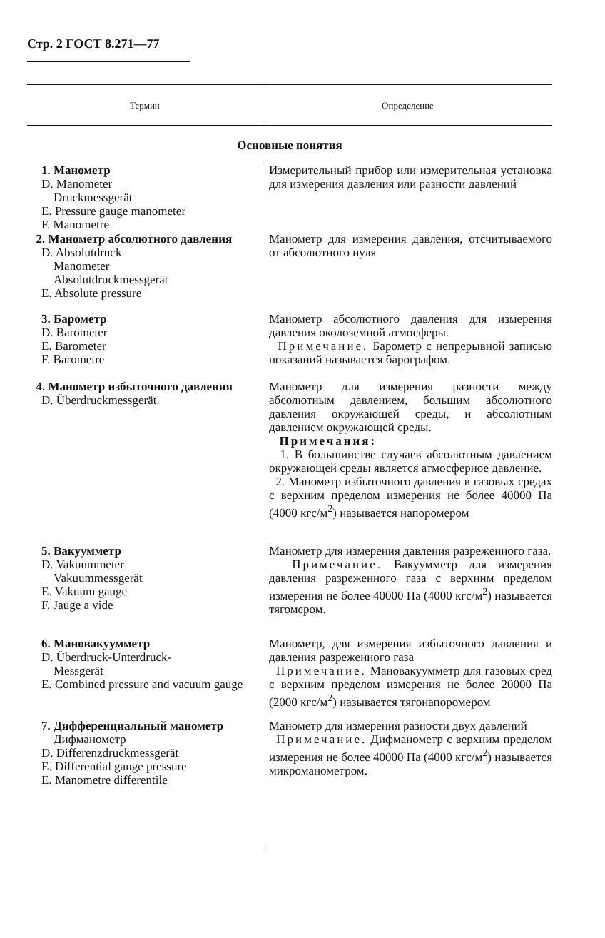Стр. 2 ГОСТ 8.271—77
| Термин | Определение |
| --- | --- |
| Основные понятия | |
| 1. Манометр D. Manometer Druckmessgerät E. Pressure gauge manometer F. Manometre | Измерительный прибор или измерительная установка для измерения давления или разности давлений |
| 2. Манометр абсолютного давления D. Absolutdruck Manometer Absolutdruckmessgerät E. Absolute pressure | Манометр для измерения давления, отсчитываемого от абсолютного нуля |
| 3. Барометр D. Barometer E. Barometer F. Barometre | Манометр абсолютного давления для измерения давления околоземной атмосферы. Примечание. Барометр с непрерывной записью показаний называется барографом. |
| 4. Манометр избыточного давления D. Überdruckmessgerät | Манометр для измерения разности между абсолютным давлением, большим абсолютного давления окружающей среды, и абсолютным давлением окружающей среды. Примечания: 1. В большинстве случаев абсолютным давлением окружающей среды является атмосферное давление. 2. Манометр избыточного давления в газовых средах с верхним пределом измерения не более 40000 Па (4000 кгс/м<sup>2</sup>) называется напоромером |
| 5. Вакуумметр D. Vakuummeter Vakuummessgerät E. Vakuum gauge F. Jauge a vide | Манометр для измерения давления разреженного газа. Примечание. Вакуумметр для измерения давления разреженного газа с верхним пределом измерения не более 40000 Па (4000 кгс/м<sup>2</sup>) называется тягомером. |
| 6. Мановакуумметр D. Überdruck-Unterdruck- Messgerät E. Combined pressure and vacuum gauge | Манометр, для измерения избыточного давления и давления разреженного газа Примечание. Мановакуумметр для газовых сред с верхним пределом измерения не более 20000 Па (2000 кгс/м<sup>2</sup>) называется тягонапоромером |
| 7. Дифференциальный манометр Дифманометр D. Differenzdruckmessgerät E. Differential gauge pressure E. Manometre differentile | Манометр для измерения разности двух давлений Примечание. Дифманометр с верхним пределом измерения не более 40000 Па (4000 кгс/м<sup>2</sup>) называется микроманометром. |